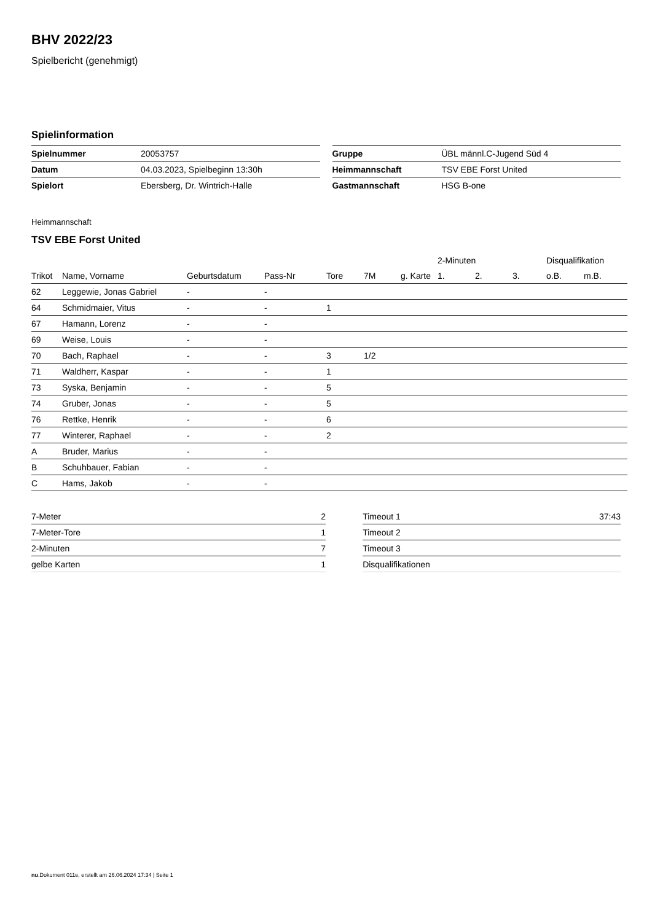BHV 2022/23
Spielbericht (genehmigt)
Spielinformation
| Spielnummer | 20053757 |
| Datum | 04.03.2023, Spielbeginn 13:30h |
| Spielort | Ebersberg, Dr. Wintrich-Halle |
| Gruppe | ÜBL männl.C-Jugend Süd 4 |
| Heimmannschaft | TSV EBE Forst United |
| Gastmannschaft | HSG B-one |
Heimmannschaft
TSV EBE Forst United
| | | | | | | | 2-Minuten | | | Disqualifikation | |
| --- | --- | --- | --- | --- | --- | --- | --- | --- | --- | --- | --- |
| Trikot | Name, Vorname | Geburtsdatum | Pass-Nr | Tore | 7M | g. Karte | 1. | 2. | 3. | o.B. | m.B. |
| 62 | Leggewie, Jonas Gabriel | - | - | | | | | | | | |
| 64 | Schmidmaier, Vitus | - | - | 1 | | | | | | | |
| 67 | Hamann, Lorenz | - | - | | | | | | | | |
| 69 | Weise, Louis | - | - | | | | | | | | |
| 70 | Bach, Raphael | - | - | 3 | 1/2 | | | | | | |
| 71 | Waldherr, Kaspar | - | - | 1 | | | | | | | |
| 73 | Syska, Benjamin | - | - | 5 | | | | | | | |
| 74 | Gruber, Jonas | - | - | 5 | | | | | | | |
| 76 | Rettke, Henrik | - | - | 6 | | | | | | | |
| 77 | Winterer, Raphael | - | - | 2 | | | | | | | |
| A | Bruder, Marius | - | - | | | | | | | | |
| B | Schuhbauer, Fabian | - | - | | | | | | | | |
| C | Hams, Jakob | - | - | | | | | | | | |
| 7-Meter | 2 |
| 7-Meter-Tore | 1 |
| 2-Minuten | 7 |
| gelbe Karten | 1 |
| Timeout 1 | 37:43 |
| Timeout 2 | |
| Timeout 3 | |
| Disqualifikationen | |
nu.Dokument 011e, erstellt am 26.06.2024 17:34 | Seite 1